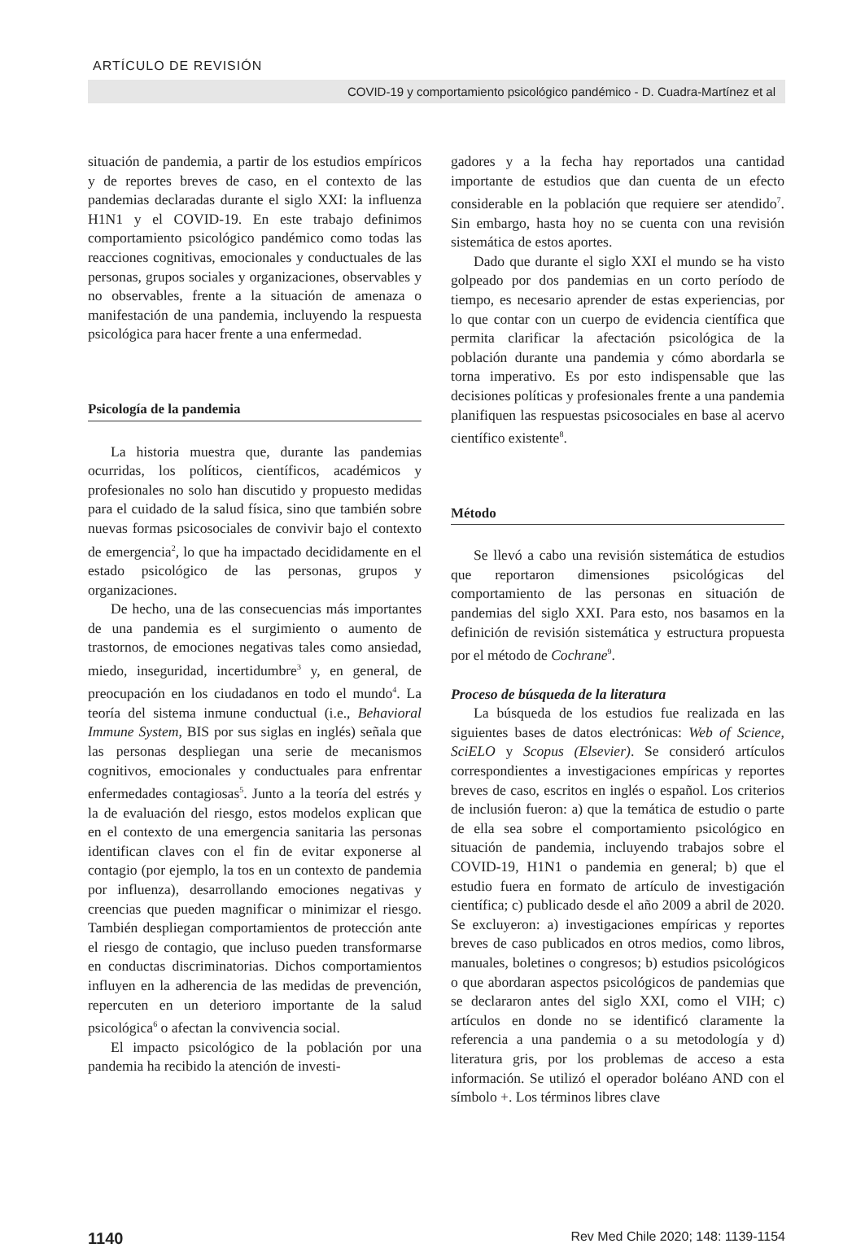ARTÍCULO DE REVISIÓN
COVID-19 y comportamiento psicológico pandémico - D. Cuadra-Martínez et al
situación de pandemia, a partir de los estudios empíricos y de reportes breves de caso, en el contexto de las pandemias declaradas durante el siglo XXI: la influenza H1N1 y el COVID-19. En este trabajo definimos comportamiento psicológico pandémico como todas las reacciones cognitivas, emocionales y conductuales de las personas, grupos sociales y organizaciones, observables y no observables, frente a la situación de amenaza o manifestación de una pandemia, incluyendo la respuesta psicológica para hacer frente a una enfermedad.
Psicología de la pandemia
La historia muestra que, durante las pandemias ocurridas, los políticos, científicos, académicos y profesionales no solo han discutido y propuesto medidas para el cuidado de la salud física, sino que también sobre nuevas formas psicosociales de convivir bajo el contexto de emergencia<sup>2</sup>, lo que ha impactado decididamente en el estado psicológico de las personas, grupos y organizaciones.
De hecho, una de las consecuencias más importantes de una pandemia es el surgimiento o aumento de trastornos, de emociones negativas tales como ansiedad, miedo, inseguridad, incertidumbre<sup>3</sup> y, en general, de preocupación en los ciudadanos en todo el mundo<sup>4</sup>. La teoría del sistema inmune conductual (i.e., Behavioral Immune System, BIS por sus siglas en inglés) señala que las personas despliegan una serie de mecanismos cognitivos, emocionales y conductuales para enfrentar enfermedades contagiosas<sup>5</sup>. Junto a la teoría del estrés y la de evaluación del riesgo, estos modelos explican que en el contexto de una emergencia sanitaria las personas identifican claves con el fin de evitar exponerse al contagio (por ejemplo, la tos en un contexto de pandemia por influenza), desarrollando emociones negativas y creencias que pueden magnificar o minimizar el riesgo. También despliegan comportamientos de protección ante el riesgo de contagio, que incluso pueden transformarse en conductas discriminatorias. Dichos comportamientos influyen en la adherencia de las medidas de prevención, repercuten en un deterioro importante de la salud psicológica<sup>6</sup> o afectan la convivencia social.
El impacto psicológico de la población por una pandemia ha recibido la atención de investi-
gadores y a la fecha hay reportados una cantidad importante de estudios que dan cuenta de un efecto considerable en la población que requiere ser atendido<sup>7</sup>. Sin embargo, hasta hoy no se cuenta con una revisión sistemática de estos aportes.
Dado que durante el siglo XXI el mundo se ha visto golpeado por dos pandemias en un corto período de tiempo, es necesario aprender de estas experiencias, por lo que contar con un cuerpo de evidencia científica que permita clarificar la afectación psicológica de la población durante una pandemia y cómo abordarla se torna imperativo. Es por esto indispensable que las decisiones políticas y profesionales frente a una pandemia planifiquen las respuestas psicosociales en base al acervo científico existente<sup>8</sup>.
Método
Se llevó a cabo una revisión sistemática de estudios que reportaron dimensiones psicológicas del comportamiento de las personas en situación de pandemias del siglo XXI. Para esto, nos basamos en la definición de revisión sistemática y estructura propuesta por el método de Cochrane<sup>9</sup>.
Proceso de búsqueda de la literatura
La búsqueda de los estudios fue realizada en las siguientes bases de datos electrónicas: Web of Science, SciELO y Scopus (Elsevier). Se consideró artículos correspondientes a investigaciones empíricas y reportes breves de caso, escritos en inglés o español. Los criterios de inclusión fueron: a) que la temática de estudio o parte de ella sea sobre el comportamiento psicológico en situación de pandemia, incluyendo trabajos sobre el COVID-19, H1N1 o pandemia en general; b) que el estudio fuera en formato de artículo de investigación científica; c) publicado desde el año 2009 a abril de 2020. Se excluyeron: a) investigaciones empíricas y reportes breves de caso publicados en otros medios, como libros, manuales, boletines o congresos; b) estudios psicológicos o que abordaran aspectos psicológicos de pandemias que se declararon antes del siglo XXI, como el VIH; c) artículos en donde no se identificó claramente la referencia a una pandemia o a su metodología y d) literatura gris, por los problemas de acceso a esta información. Se utilizó el operador boléano AND con el símbolo +. Los términos libres clave
1140 Rev Med Chile 2020; 148: 1139-1154